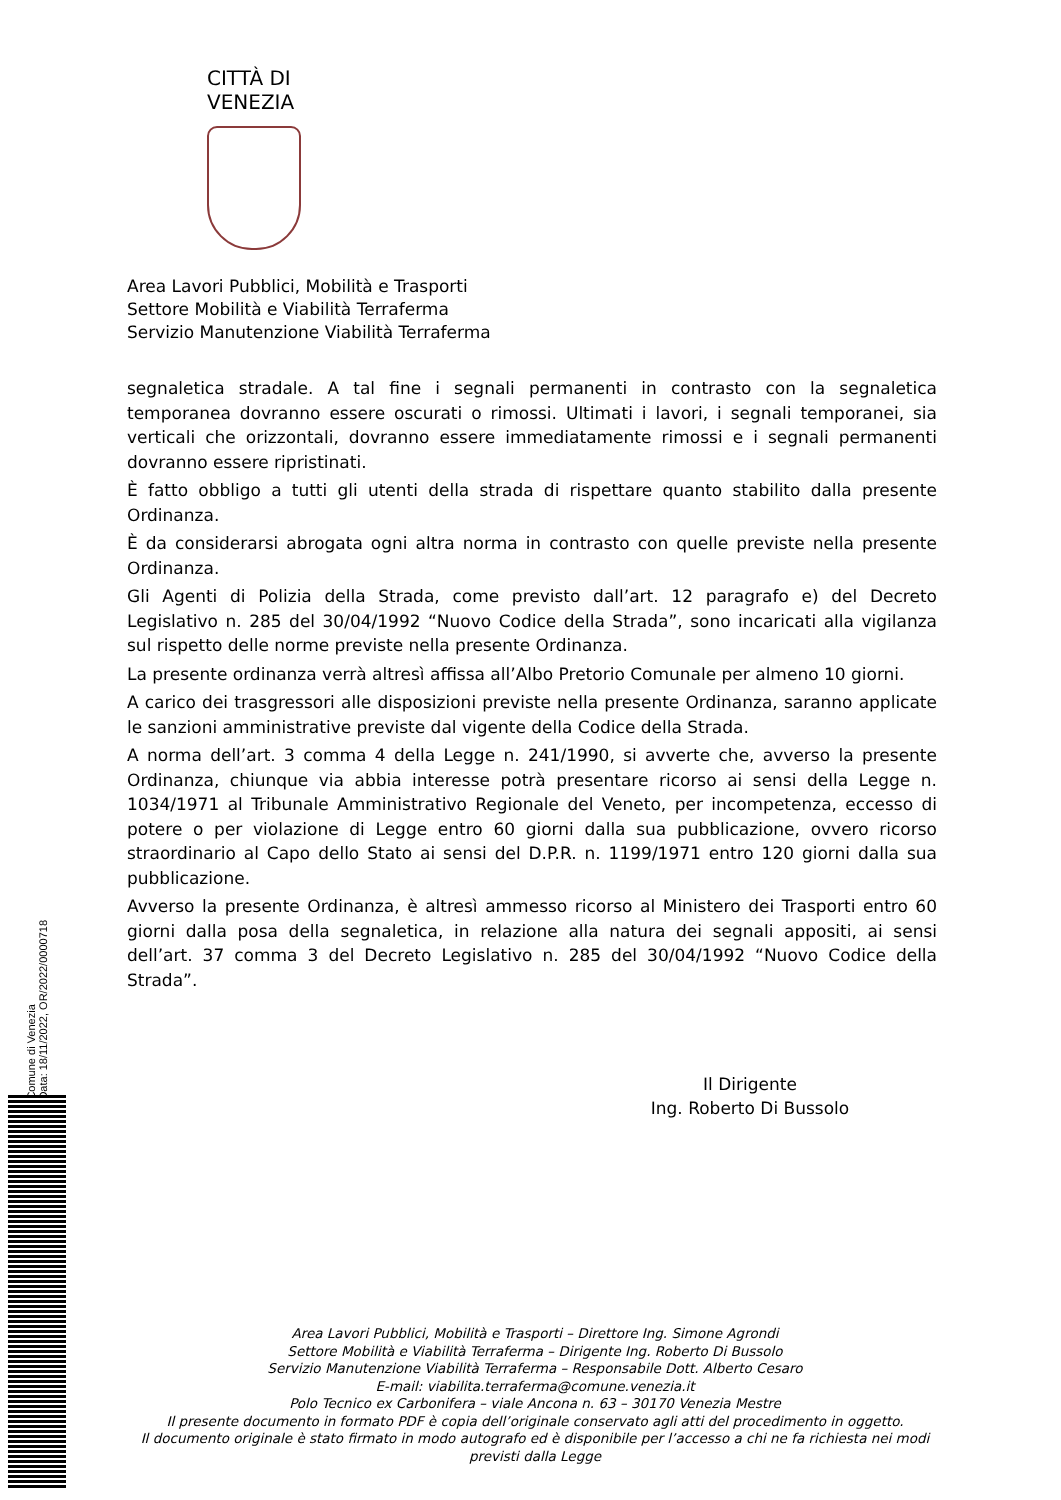CITTÀ DI
VENEZIA
Area Lavori Pubblici, Mobilità e Trasporti
Settore Mobilità e Viabilità Terraferma
Servizio Manutenzione Viabilità Terraferma
segnaletica stradale. A tal fine i segnali permanenti in contrasto con la segnaletica temporanea dovranno essere oscurati o rimossi. Ultimati i lavori, i segnali temporanei, sia verticali che orizzontali, dovranno essere immediatamente rimossi e i segnali permanenti dovranno essere ripristinati.
È fatto obbligo a tutti gli utenti della strada di rispettare quanto stabilito dalla presente Ordinanza.
È da considerarsi abrogata ogni altra norma in contrasto con quelle previste nella presente Ordinanza.
Gli Agenti di Polizia della Strada, come previsto dall’art. 12 paragrafo e) del Decreto Legislativo n. 285 del 30/04/1992 “Nuovo Codice della Strada”, sono incaricati alla vigilanza sul rispetto delle norme previste nella presente Ordinanza.
La presente ordinanza verrà altresì affissa all’Albo Pretorio Comunale per almeno 10 giorni.
A carico dei trasgressori alle disposizioni previste nella presente Ordinanza, saranno applicate le sanzioni amministrative previste dal vigente della Codice della Strada.
A norma dell’art. 3 comma 4 della Legge n. 241/1990, si avverte che, avverso la presente Ordinanza, chiunque via abbia interesse potrà presentare ricorso ai sensi della Legge n. 1034/1971 al Tribunale Amministrativo Regionale del Veneto, per incompetenza, eccesso di potere o per violazione di Legge entro 60 giorni dalla sua pubblicazione, ovvero ricorso straordinario al Capo dello Stato ai sensi del D.P.R. n. 1199/1971 entro 120 giorni dalla sua pubblicazione.
Avverso la presente Ordinanza, è altresì ammesso ricorso al Ministero dei Trasporti entro 60 giorni dalla posa della segnaletica, in relazione alla natura dei segnali appositi, ai sensi dell’art. 37 comma 3 del Decreto Legislativo n. 285 del 30/04/1992 “Nuovo Codice della Strada”.
Il Dirigente
Ing. Roberto Di Bussolo
Comune di Venezia
Data: 18/11/2022, OR/2022/0000718
Area Lavori Pubblici, Mobilità e Trasporti – Direttore Ing. Simone Agrondi
Settore Mobilità e Viabilità Terraferma – Dirigente Ing. Roberto Di Bussolo
Servizio Manutenzione Viabilità Terraferma – Responsabile Dott. Alberto Cesaro
E-mail: viabilita.terraferma@comune.venezia.it
Polo Tecnico ex Carbonifera – viale Ancona n. 63 – 30170 Venezia Mestre
Il presente documento in formato PDF è copia dell’originale conservato agli atti del procedimento in oggetto.
Il documento originale è stato firmato in modo autografo ed è disponibile per l’accesso a chi ne fa richiesta nei modi previsti dalla Legge